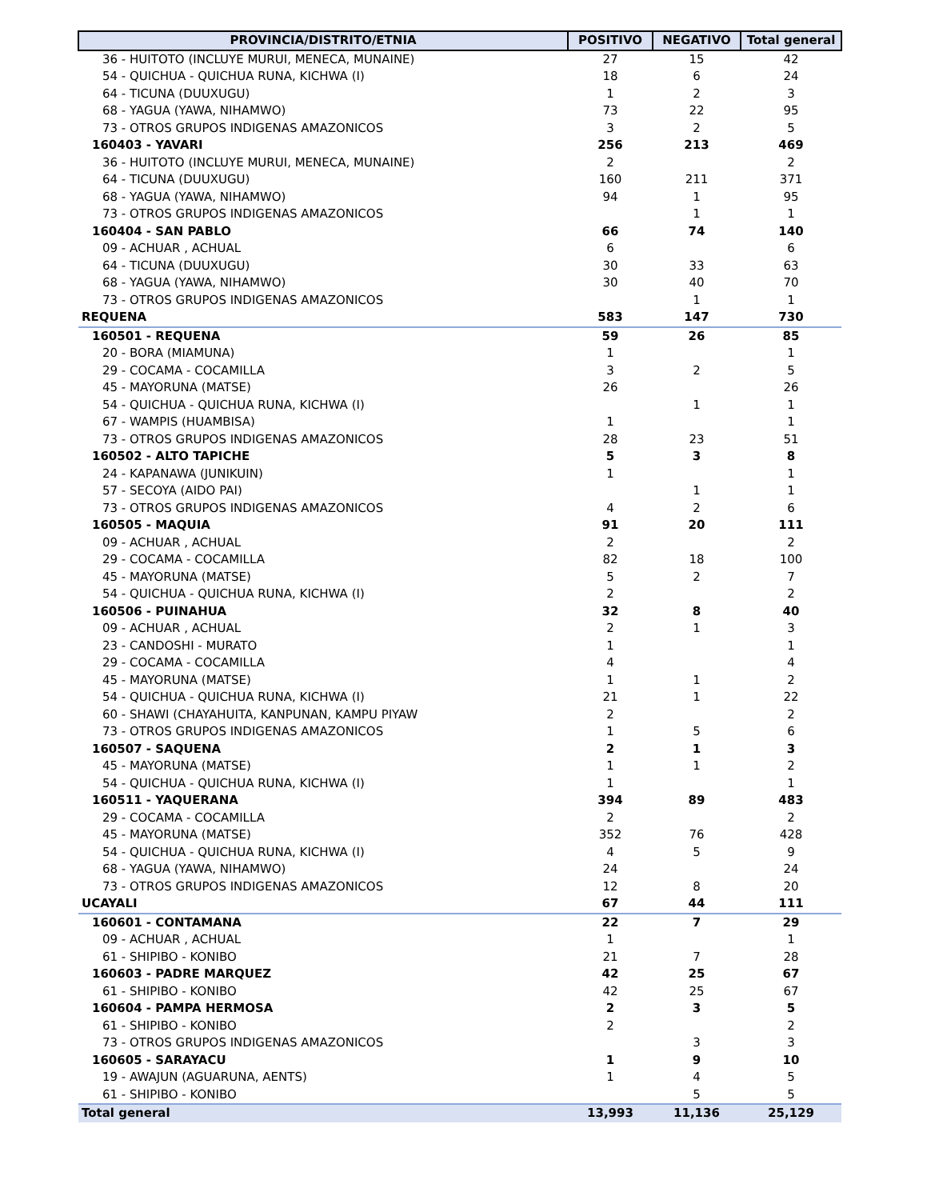| PROVINCIA/DISTRITO/ETNIA | POSITIVO | NEGATIVO | Total general |
| --- | --- | --- | --- |
| 36 - HUITOTO (INCLUYE MURUI, MENECA, MUNAINE) | 27 | 15 | 42 |
| 54 - QUICHUA - QUICHUA RUNA, KICHWA (I) | 18 | 6 | 24 |
| 64 - TICUNA (DUUXUGU) | 1 | 2 | 3 |
| 68 - YAGUA (YAWA, NIHAMWO) | 73 | 22 | 95 |
| 73 - OTROS GRUPOS INDIGENAS AMAZONICOS | 3 | 2 | 5 |
| 160403 - YAVARI | 256 | 213 | 469 |
| 36 - HUITOTO (INCLUYE MURUI, MENECA, MUNAINE) | 2 | | 2 |
| 64 - TICUNA (DUUXUGU) | 160 | 211 | 371 |
| 68 - YAGUA (YAWA, NIHAMWO) | 94 | 1 | 95 |
| 73 - OTROS GRUPOS INDIGENAS AMAZONICOS | | 1 | 1 |
| 160404 - SAN PABLO | 66 | 74 | 140 |
| 09 - ACHUAR , ACHUAL | 6 | | 6 |
| 64 - TICUNA (DUUXUGU) | 30 | 33 | 63 |
| 68 - YAGUA (YAWA, NIHAMWO) | 30 | 40 | 70 |
| 73 - OTROS GRUPOS INDIGENAS AMAZONICOS | | 1 | 1 |
| REQUENA | 583 | 147 | 730 |
| 160501 - REQUENA | 59 | 26 | 85 |
| 20 - BORA (MIAMUNA) | 1 | | 1 |
| 29 - COCAMA - COCAMILLA | 3 | 2 | 5 |
| 45 - MAYORUNA (MATSE) | 26 | | 26 |
| 54 - QUICHUA - QUICHUA RUNA, KICHWA (I) | | 1 | 1 |
| 67 - WAMPIS (HUAMBISA) | 1 | | 1 |
| 73 - OTROS GRUPOS INDIGENAS AMAZONICOS | 28 | 23 | 51 |
| 160502 - ALTO TAPICHE | 5 | 3 | 8 |
| 24 - KAPANAWA (JUNIKUIN) | 1 | | 1 |
| 57 - SECOYA (AIDO PAI) | | 1 | 1 |
| 73 - OTROS GRUPOS INDIGENAS AMAZONICOS | 4 | 2 | 6 |
| 160505 - MAQUIA | 91 | 20 | 111 |
| 09 - ACHUAR , ACHUAL | 2 | | 2 |
| 29 - COCAMA - COCAMILLA | 82 | 18 | 100 |
| 45 - MAYORUNA (MATSE) | 5 | 2 | 7 |
| 54 - QUICHUA - QUICHUA RUNA, KICHWA (I) | 2 | | 2 |
| 160506 - PUINAHUA | 32 | 8 | 40 |
| 09 - ACHUAR , ACHUAL | 2 | 1 | 3 |
| 23 - CANDOSHI - MURATO | 1 | | 1 |
| 29 - COCAMA - COCAMILLA | 4 | | 4 |
| 45 - MAYORUNA (MATSE) | 1 | 1 | 2 |
| 54 - QUICHUA - QUICHUA RUNA, KICHWA (I) | 21 | 1 | 22 |
| 60 - SHAWI (CHAYAHUITA, KANPUNAN, KAMPU PIYAW | 2 | | 2 |
| 73 - OTROS GRUPOS INDIGENAS AMAZONICOS | 1 | 5 | 6 |
| 160507 - SAQUENA | 2 | 1 | 3 |
| 45 - MAYORUNA (MATSE) | 1 | 1 | 2 |
| 54 - QUICHUA - QUICHUA RUNA, KICHWA (I) | 1 | | 1 |
| 160511 - YAQUERANA | 394 | 89 | 483 |
| 29 - COCAMA - COCAMILLA | 2 | | 2 |
| 45 - MAYORUNA (MATSE) | 352 | 76 | 428 |
| 54 - QUICHUA - QUICHUA RUNA, KICHWA (I) | 4 | 5 | 9 |
| 68 - YAGUA (YAWA, NIHAMWO) | 24 | | 24 |
| 73 - OTROS GRUPOS INDIGENAS AMAZONICOS | 12 | 8 | 20 |
| UCAYALI | 67 | 44 | 111 |
| 160601 - CONTAMANA | 22 | 7 | 29 |
| 09 - ACHUAR , ACHUAL | 1 | | 1 |
| 61 - SHIPIBO - KONIBO | 21 | 7 | 28 |
| 160603 - PADRE MARQUEZ | 42 | 25 | 67 |
| 61 - SHIPIBO - KONIBO | 42 | 25 | 67 |
| 160604 - PAMPA HERMOSA | 2 | 3 | 5 |
| 61 - SHIPIBO - KONIBO | 2 | | 2 |
| 73 - OTROS GRUPOS INDIGENAS AMAZONICOS | | 3 | 3 |
| 160605 - SARAYACU | 1 | 9 | 10 |
| 19 - AWAJUN (AGUARUNA, AENTS) | 1 | 4 | 5 |
| 61 - SHIPIBO - KONIBO | | 5 | 5 |
| Total general | 13,993 | 11,136 | 25,129 |